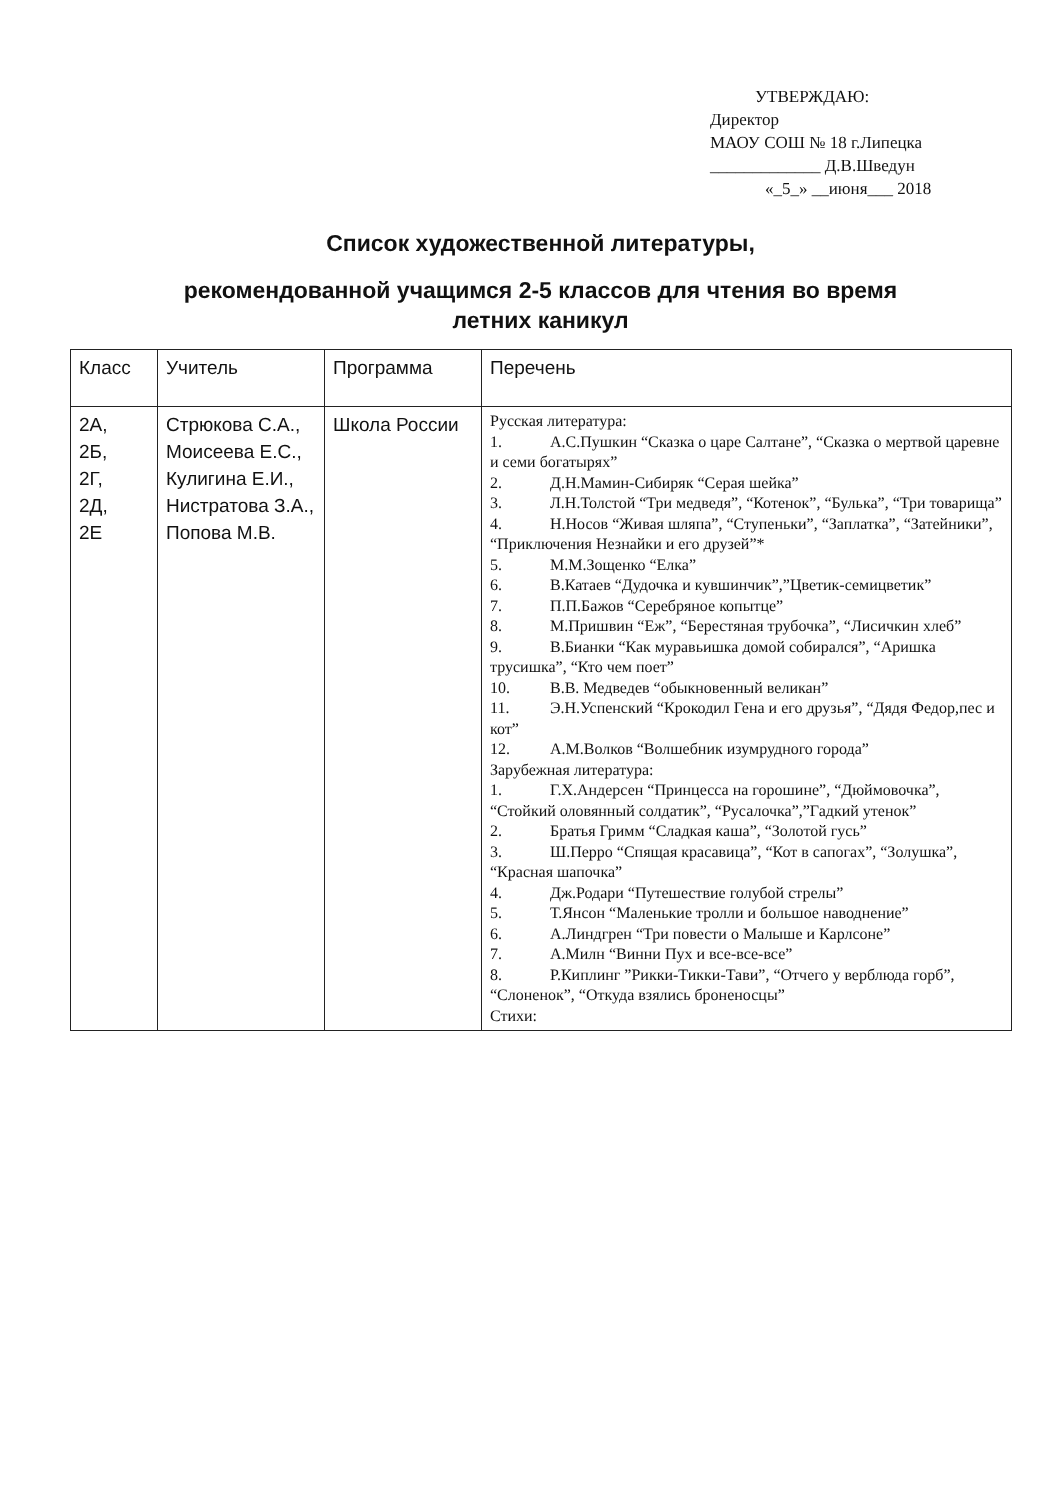УТВЕРЖДАЮ:
Директор
МАОУ СОШ № 18 г.Липецка
_____________ Д.В.Шведун
«_5_» __июня___ 2018
Список художественной литературы,
рекомендованной учащимся 2-5 классов для чтения во время
летних каникул
| Класс | Учитель | Программа | Перечень |
| 2А, 2Б, 2Г, 2Д, 2Е | Стрюкова С.А., Моисеева Е.С., Кулигина Е.И., Нистратова З.А., Попова М.В. | Школа России | Русская литература: 1. А.С.Пушкин “Сказка о царе Салтане”, “Сказка о мертвой царевне и семи богатырях” 2. Д.Н.Мамин-Сибиряк “Серая шейка” 3. Л.Н.Толстой “Три медведя”, “Котенок”, “Булька”, “Три товарища” 4. Н.Носов “Живая шляпа”, “Ступеньки”, “Заплатка”, “Затейники”, “Приключения Незнайки и его друзей”* 5. М.М.Зощенко “Елка” 6. В.Катаев “Дудочка и кувшинчик”,”Цветик-семицветик” 7. П.П.Бажов “Серебряное копытце” 8. М.Пришвин “Еж”, “Берестяная трубочка”, “Лисичкин хлеб” 9. В.Бианки “Как муравьишка домой собирался”, “Аришка трусишка”, “Кто чем поет” 10. В.В. Медведев “обыкновенный великан” 11. Э.Н.Успенский “Крокодил Гена и его друзья”, “Дядя Федор,пес и кот” 12. А.М.Волков “Волшебник изумрудного города” Зарубежная литература: 1. Г.Х.Андерсен “Принцесса на горошине”, “Дюймовочка”, “Стойкий оловянный солдатик”, “Русалочка”,”Гадкий утенок” 2. Братья Гримм “Сладкая каша”, “Золотой гусь” 3. Ш.Перро “Спящая красавица”, “Кот в сапогах”, “Золушка”, “Красная шапочка” 4. Дж.Родари “Путешествие голубой стрелы” 5. Т.Янсон “Маленькие тролли и большое наводнение” 6. А.Линдгрен “Три повести о Малыше и Карлсоне” 7. А.Милн “Винни Пух и все-все-все” 8. Р.Киплинг ”Рикки-Тикки-Тави”, “Отчего у верблюда горб”, “Слоненок”, “Откуда взялись броненосцы” Стихи: |